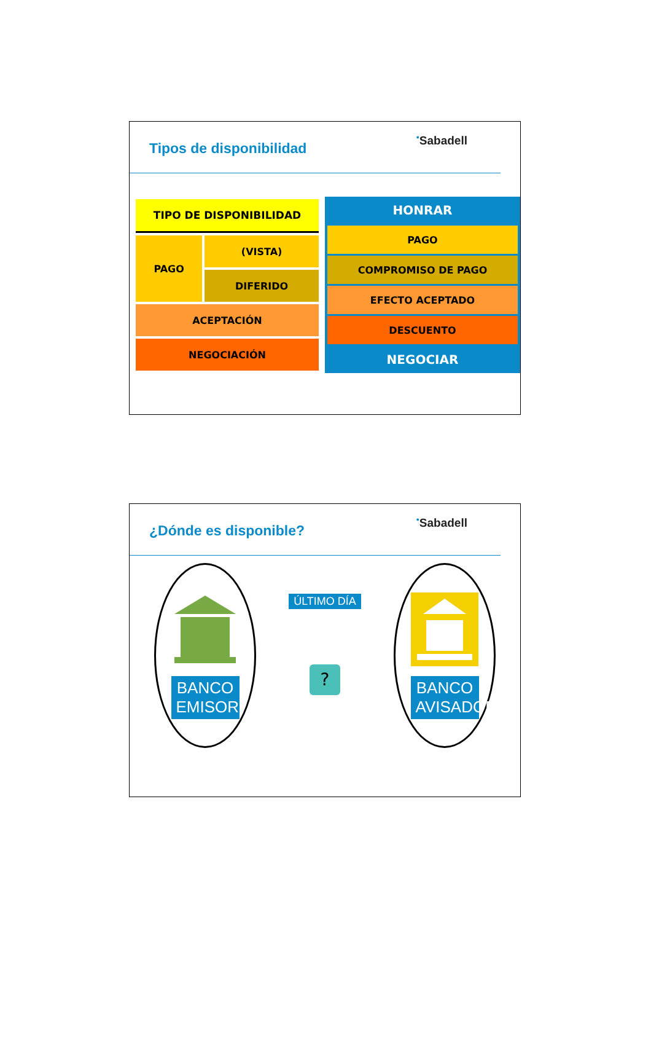Tipos de disponibilidad
●Sabadell
| TIPO DE DISPONIBILIDAD | |
| --- | --- |
| PAGO | (VISTA) |
| | DIFERIDO |
| ACEPTACIÓN | |
| NEGOCIACIÓN | |
HONRAR
| PAGO |
| COMPROMISO DE PAGO |
| EFECTO ACEPTADO |
| DESCUENTO |
NEGOCIAR
¿Dónde es disponible?
●Sabadell
BANCO EMISOR
ÚLTIMO DÍA
?
BANCO AVISADOR